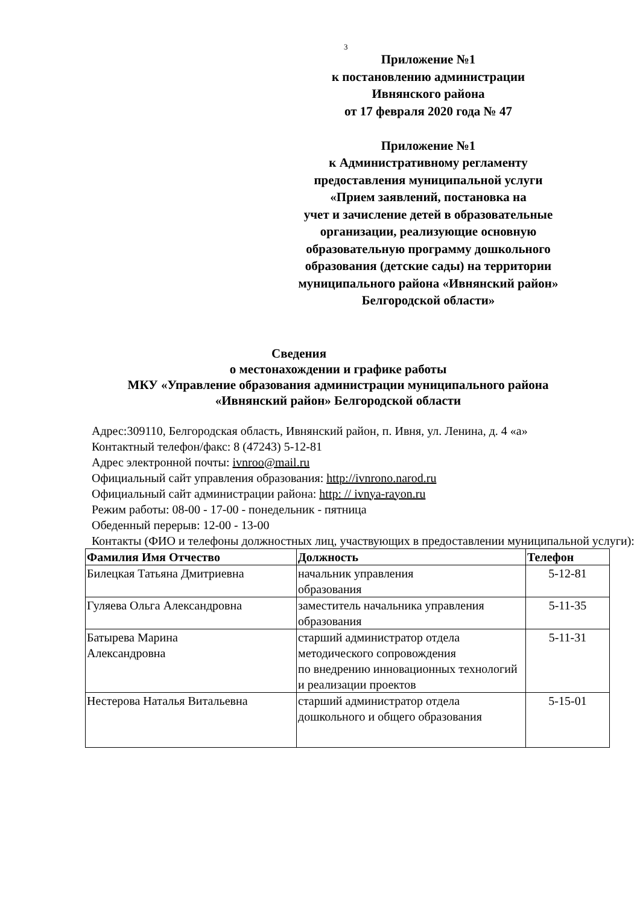3
Приложение №1
к постановлению администрации
Ивнянского района
от 17 февраля 2020 года № 47
Приложение №1
к Административному регламенту
предоставления муниципальной услуги
«Прием заявлений, постановка на
учет и зачисление детей в образовательные
организации, реализующие основную
образовательную программу дошкольного
образования (детские сады) на территории
муниципального района «Ивнянский район»
Белгородской области»
Сведения
о местонахождении и графике работы
МКУ «Управление образования администрации муниципального района
«Ивнянский район» Белгородской области
Адрес:309110, Белгородская область, Ивнянский район, п. Ивня, ул. Ленина, д. 4 «а»
Контактный телефон/факс: 8 (47243) 5-12-81
Адрес электронной почты: ivnroo@mail.ru
Официальный сайт управления образования: http://ivnrono.narod.ru
Официальный сайт администрации района: http: // ivnya-rayon.ru
Режим работы: 08-00 - 17-00 - понедельник - пятница
Обеденный перерыв: 12-00 - 13-00
Контакты (ФИО и телефоны должностных лиц, участвующих в предоставлении муниципальной услуги):
| Фамилия Имя Отчество | Должность | Телефон |
| --- | --- | --- |
| Билецкая Татьяна Дмитриевна | начальник управления образования | 5-12-81 |
| Гуляева Ольга Александровна | заместитель начальника управления образования | 5-11-35 |
| Батырева Марина Александровна | старший администратор отдела методического сопровождения по внедрению инновационных технологий и реализации проектов | 5-11-31 |
| Нестерова Наталья Витальевна | старший администратор отдела дошкольного и общего образования | 5-15-01 |